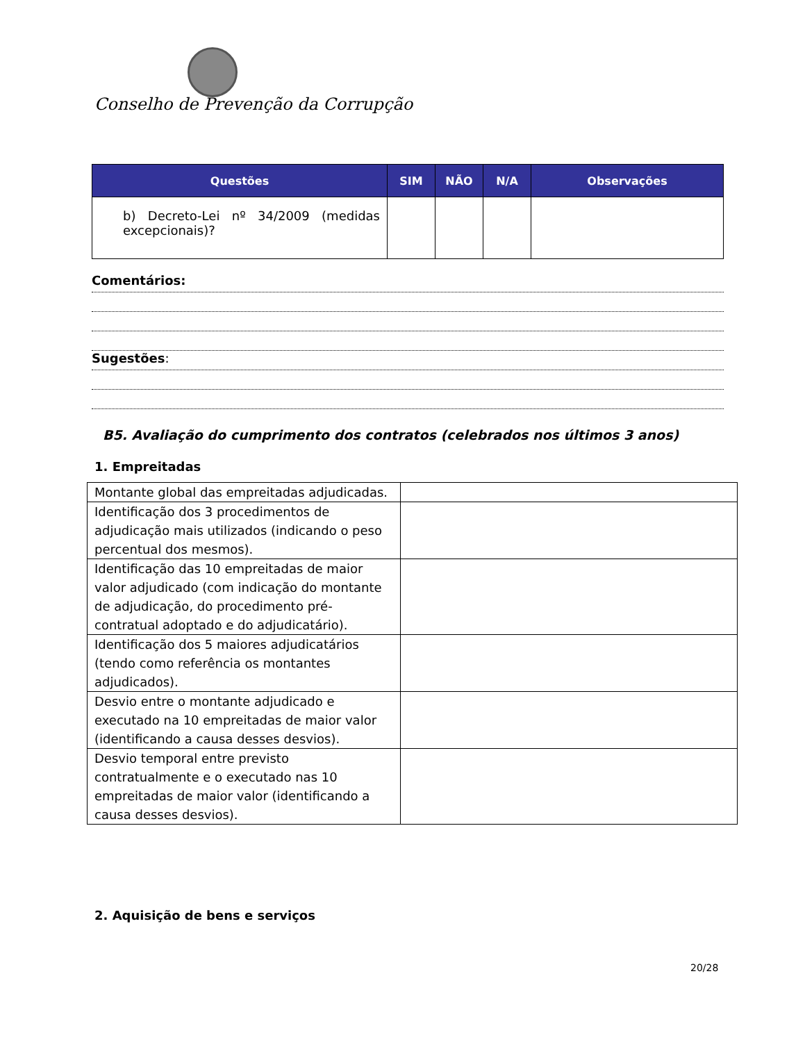Conselho de Prevenção da Corrupção
| Questões | SIM | NÃO | N/A | Observações |
| --- | --- | --- | --- | --- |
| b) Decreto-Lei nº 34/2009 (medidas excepcionais)? | | | | |
Comentários:
Sugestões:
B5. Avaliação do cumprimento dos contratos (celebrados nos últimos 3 anos)
1. Empreitadas
| Montante global das empreitadas adjudicadas. | |
| Identificação dos 3 procedimentos de adjudicação mais utilizados (indicando o peso percentual dos mesmos). | |
| Identificação das 10 empreitadas de maior valor adjudicado (com indicação do montante de adjudicação, do procedimento pré-contratual adoptado e do adjudicatário). | |
| Identificação dos 5 maiores adjudicatários (tendo como referência os montantes adjudicados). | |
| Desvio entre o montante adjudicado e executado na 10 empreitadas de maior valor (identificando a causa desses desvios). | |
| Desvio temporal entre previsto contratualmente e o executado nas 10 empreitadas de maior valor (identificando a causa desses desvios). | |
2. Aquisição de bens e serviços
20/28